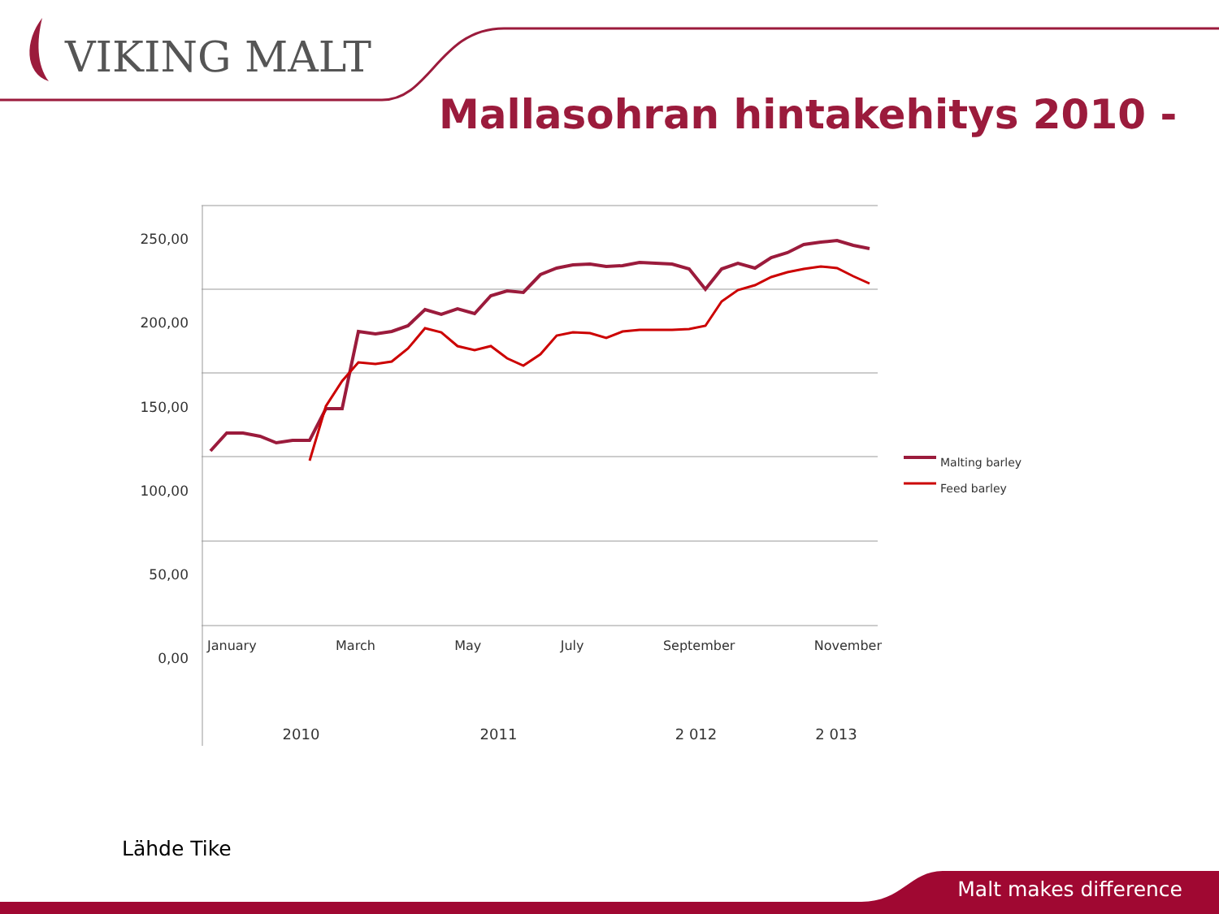VIKING MALT
Mallasohran hintakehitys 2010 -
250,00
200,00
150,00
100,00
50,00
0,00
Malting barley
Feed barley
January March May July September November
2010 2011 2 012 2 013
Lähde Tike
Malt makes difference